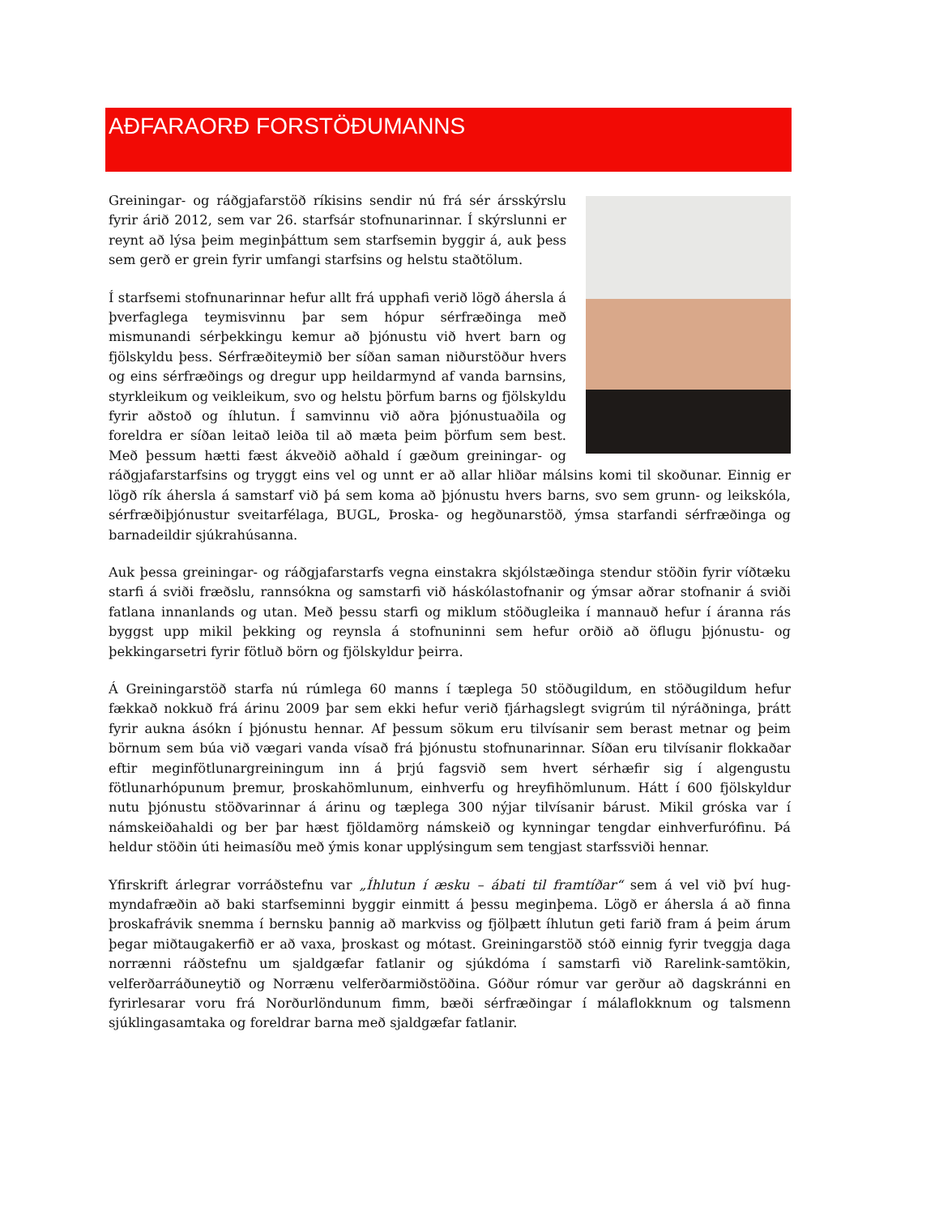AÐFARAORÐ FORSTÖÐUMANNS
Greiningar- og ráðgjafarstöð ríkisins sendir nú frá sér árs­skýrslu fyrir árið 2012, sem var 26. starfsár stofnunarinnar. Í skýrslunni er reynt að lýsa þeim meginþáttum sem starfsemin byggir á, auk þess sem gerð er grein fyrir umfangi starfsins og helstu staðtölum.
Í starfsemi stofnunarinnar hefur allt frá upphafi verið lögð á­hersla á þverfaglega teymisvinnu þar sem hópur sérfræðinga með mismunandi sérþekkingu kemur að þjónustu við hvert barn og fjölskyldu þess. Sérfræðiteymið ber síðan saman niður­stöður hvers og eins sérfræðings og dregur upp heildarmynd af vanda barnsins, styrkleikum og veikleikum, svo og helstu þörfum barns og fjölskyldu fyrir aðstoð og íhlutun. Í samvinnu við aðra þjónustuaðila og foreldra er síðan leitað leiða til að mæta þeim þörfum sem best. Með þessum hætti fæst ákveðið aðhald í gæðum greiningar- og ráðgjafarstarfsins og tryggt eins vel og unnt er að allar hliðar málsins komi til skoðunar. Einnig er lögð rík áhersla á samstarf við þá sem koma að þjónustu hvers barns, svo sem grunn- og leikskóla, sérfræðiþjónustur sveitarfélaga, BUGL, Þroska- og hegðunarstöð, ýmsa starfandi sérfræðinga og barnadeildir sjúkrahúsanna.
Auk þessa greiningar- og ráðgjafarstarfs vegna einstakra skjólstæðinga stendur stöðin fyrir víðtæku starfi á sviði fræðslu, rannsókna og samstarfi við háskólastofnanir og ýmsar aðrar stofnanir á sviði fatlana innanlands og utan. Með þessu starfi og miklum stöðugleika í mannauð hefur í áranna rás byggst upp mikil þekking og reynsla á stofnuninni sem hefur orðið að öflugu þjónustu- og þekkingarsetri fyrir fötluð börn og fjölskyldur þeirra.
Á Greiningarstöð starfa nú rúmlega 60 manns í tæplega 50 stöðugildum, en stöðugildum hefur fækkað nokkuð frá árinu 2009 þar sem ekki hefur verið fjárhagslegt svigrúm til nýráðninga, þrátt fyrir aukna ásókn í þjónustu hennar. Af þessum sökum eru tilvísanir sem berast metnar og þeim börnum sem búa við vægari vanda vísað frá þjónustu stofnunarinnar. Síðan eru til­vísanir flokkaðar eftir meginfötlunargreiningum inn á þrjú fagsvið sem hvert sérhæfir sig í algengustu fötlunarhópunum þremur, þroskahömlunum, einhverfu og hreyfihömlunum. Hátt í 600 fjölskyldur nutu þjónustu stöðvarinnar á árinu og tæplega 300 nýjar tilvísanir bárust. Mikil gróska var í námskeiðahaldi og ber þar hæst fjöldamörg námskeið og kynningar tengdar ein­hverfurófinu. Þá heldur stöðin úti heimasíðu með ýmis konar upplýsingum sem tengjast starfs­sviði hennar.
Yfirskrift árlegrar vorráðstefnu var „Íhlutun í æsku – ábati til framtíðar“ sem á vel við því hug­myndafræðin að baki starfseminni byggir einmitt á þessu meginþema. Lögð er áhersla á að finna þroskafrávik snemma í bernsku þannig að markviss og fjölþætt íhlutun geti farið fram á þeim árum þegar miðtaugakerfið er að vaxa, þroskast og mótast. Greiningarstöð stóð einnig fyrir tveggja daga norrænni ráðstefnu um sjaldgæfar fatlanir og sjúkdóma í samstarfi við Rarelink-samtökin, velferðarráðuneytið og Norrænu velferðarmiðstöðina. Góður rómur var gerður að dagskránni en fyrirlesarar voru frá Norðurlöndunum fimm, bæði sérfræðingar í málaflokknum og talsmenn sjúklingasamtaka og foreldrar barna með sjaldgæfar fatlanir.